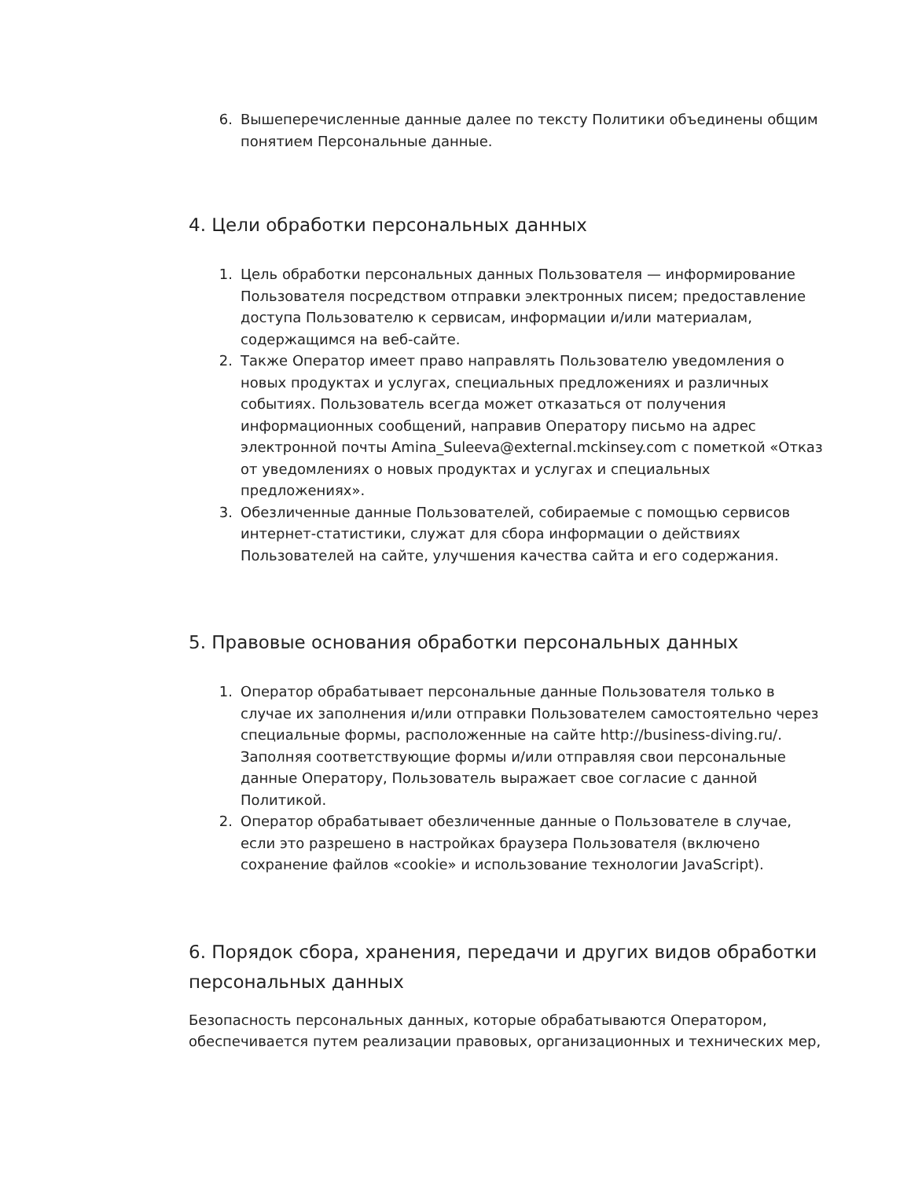6. Вышеперечисленные данные далее по тексту Политики объединены общим понятием Персональные данные.
4. Цели обработки персональных данных
1. Цель обработки персональных данных Пользователя — информирование Пользователя посредством отправки электронных писем; предоставление доступа Пользователю к сервисам, информации и/или материалам, содержащимся на веб-сайте.
2. Также Оператор имеет право направлять Пользователю уведомления о новых продуктах и услугах, специальных предложениях и различных событиях. Пользователь всегда может отказаться от получения информационных сообщений, направив Оператору письмо на адрес электронной почты Amina_Suleeva@external.mckinsey.com с пометкой «Отказ от уведомлениях о новых продуктах и услугах и специальных предложениях».
3. Обезличенные данные Пользователей, собираемые с помощью сервисов интернет-статистики, служат для сбора информации о действиях Пользователей на сайте, улучшения качества сайта и его содержания.
5. Правовые основания обработки персональных данных
1. Оператор обрабатывает персональные данные Пользователя только в случае их заполнения и/или отправки Пользователем самостоятельно через специальные формы, расположенные на сайте http://business-diving.ru/. Заполняя соответствующие формы и/или отправляя свои персональные данные Оператору, Пользователь выражает свое согласие с данной Политикой.
2. Оператор обрабатывает обезличенные данные о Пользователе в случае, если это разрешено в настройках браузера Пользователя (включено сохранение файлов «cookie» и использование технологии JavaScript).
6. Порядок сбора, хранения, передачи и других видов обработки персональных данных
Безопасность персональных данных, которые обрабатываются Оператором, обеспечивается путем реализации правовых, организационных и технических мер,